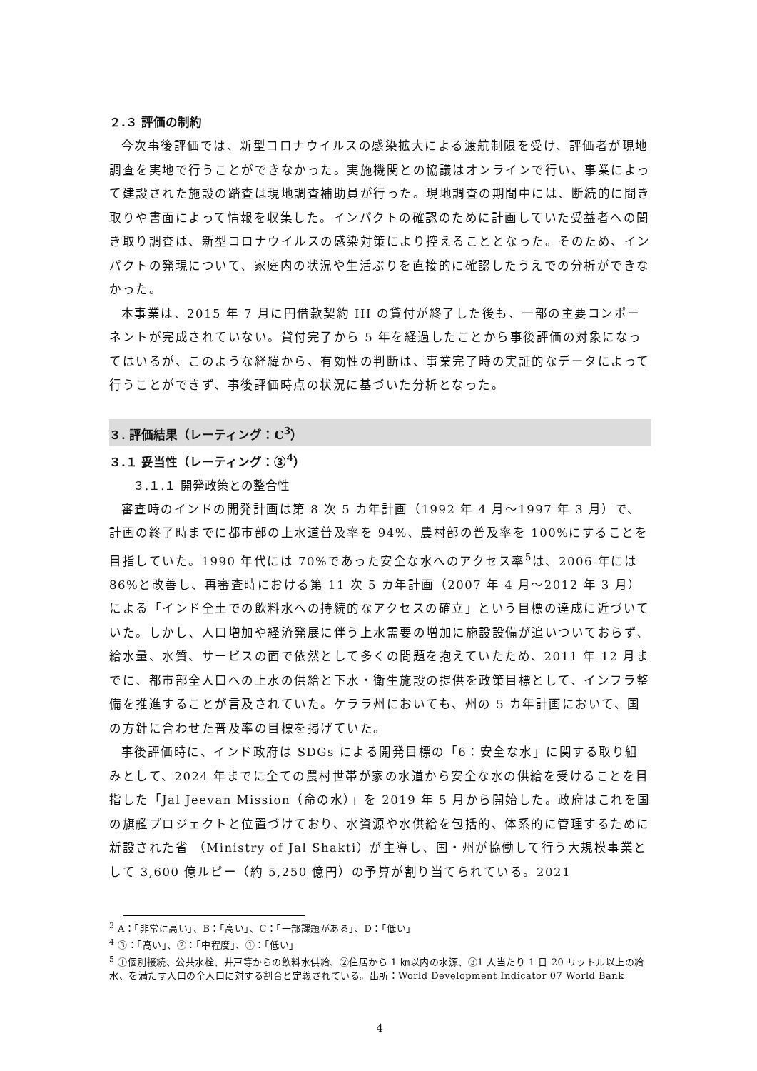２.３ 評価の制約
今次事後評価では、新型コロナウイルスの感染拡大による渡航制限を受け、評価者が現地調査を実地で行うことができなかった。実施機関との協議はオンラインで行い、事業によって建設された施設の踏査は現地調査補助員が行った。現地調査の期間中には、断続的に聞き取りや書面によって情報を収集した。インパクトの確認のために計画していた受益者への聞き取り調査は、新型コロナウイルスの感染対策により控えることとなった。そのため、インパクトの発現について、家庭内の状況や生活ぶりを直接的に確認したうえでの分析ができなかった。
本事業は、2015 年 7 月に円借款契約 III の貸付が終了した後も、一部の主要コンポーネントが完成されていない。貸付完了から 5 年を経過したことから事後評価の対象になってはいるが、このような経緯から、有効性の判断は、事業完了時の実証的なデータによって行うことができず、事後評価時点の状況に基づいた分析となった。
３. 評価結果（レーティング：C<sup>3</sup>）
３.１ 妥当性（レーティング：③<sup>4</sup>）
３.１.１ 開発政策との整合性
審査時のインドの開発計画は第 8 次 5 カ年計画（1992 年 4 月～1997 年 3 月）で、計画の終了時までに都市部の上水道普及率を 94%、農村部の普及率を 100%にすることを目指していた。1990 年代には 70%であった安全な水へのアクセス率<sup>5</sup>は、2006 年には 86%と改善し、再審査時における第 11 次 5 カ年計画（2007 年 4 月～2012 年 3 月）による「インド全土での飲料水への持続的なアクセスの確立」という目標の達成に近づいていた。しかし、人口増加や経済発展に伴う上水需要の増加に施設設備が追いついておらず、給水量、水質、サービスの面で依然として多くの問題を抱えていたため、2011 年 12 月までに、都市部全人口への上水の供給と下水・衛生施設の提供を政策目標として、インフラ整備を推進することが言及されていた。ケララ州においても、州の 5 カ年計画において、国の方針に合わせた普及率の目標を掲げていた。
事後評価時に、インド政府は SDGs による開発目標の「6：安全な水」に関する取り組みとして、2024 年までに全ての農村世帯が家の水道から安全な水の供給を受けることを目指した「Jal Jeevan Mission（命の水）」を 2019 年 5 月から開始した。政府はこれを国の旗艦プロジェクトと位置づけており、水資源や水供給を包括的、体系的に管理するために新設された省 （Ministry of Jal Shakti）が主導し、国・州が協働して行う大規模事業として 3,600 億ルピー（約 5,250 億円）の予算が割り当てられている。2021
<sup>3</sup> A：「非常に高い」、B：「高い」、C：「一部課題がある」、D：「低い」
<sup>4</sup> ③：「高い」、②：「中程度」、①：「低い」
<sup>5</sup> ①個別接続、公共水栓、井戸等からの飲料水供給、②住居から 1 ㎞以内の水源、③1 人当たり 1 日 20 リットル以上の給水、を満たす人口の全人口に対する割合と定義されている。出所：World Development Indicator 07 World Bank
4